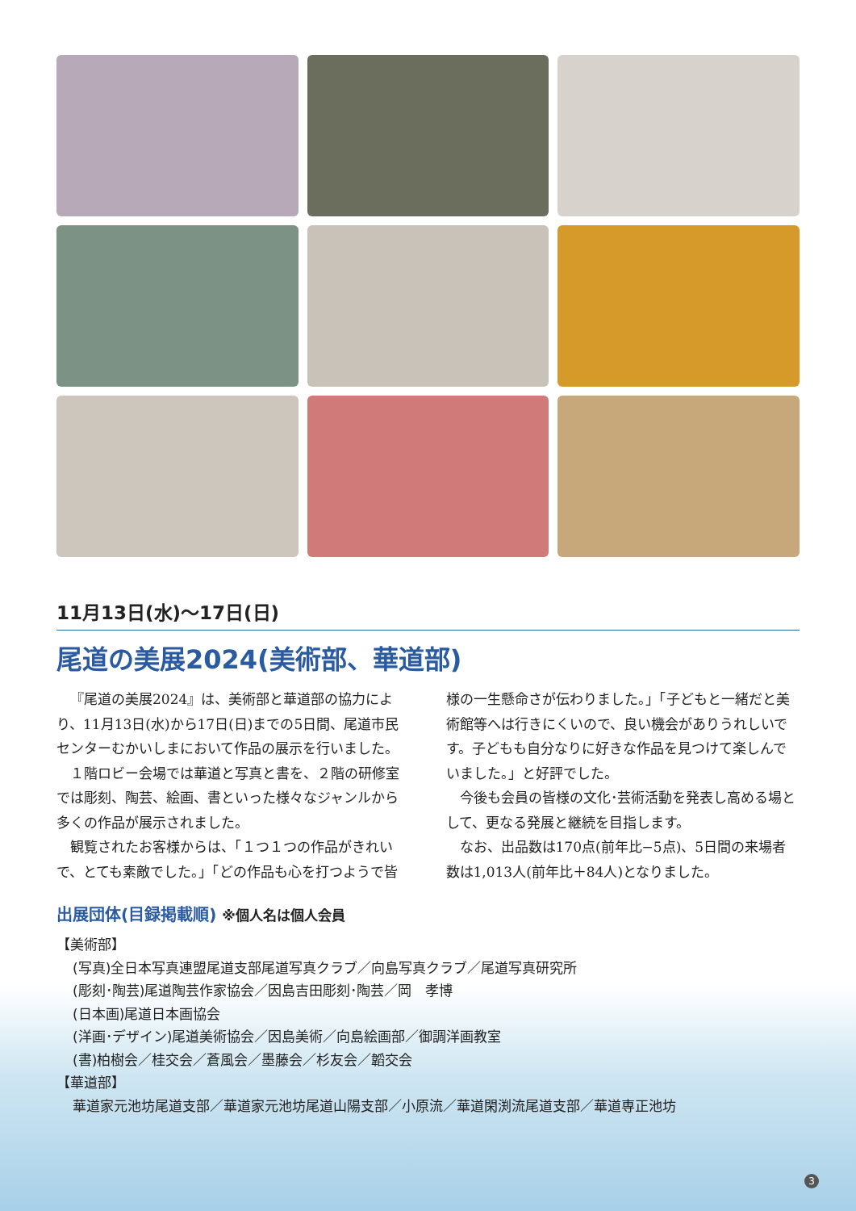11月13日(水)～17日(日)
尾道の美展2024(美術部、華道部)
『尾道の美展2024』は、美術部と華道部の協力により、11月13日(水)から17日(日)までの5日間、尾道市民センターむかいしまにおいて作品の展示を行いました。
１階ロビー会場では華道と写真と書を、２階の研修室では彫刻、陶芸、絵画、書といった様々なジャンルから多くの作品が展示されました。
観覧されたお客様からは、「１つ１つの作品がきれいで、とても素敵でした。」「どの作品も心を打つようで皆様の一生懸命さが伝わりました。」「子どもと一緒だと美術館等へは行きにくいので、良い機会がありうれしいです。子どもも自分なりに好きな作品を見つけて楽しんでいました。」と好評でした。
今後も会員の皆様の文化･芸術活動を発表し高める場として、更なる発展と継続を目指します。
なお、出品数は170点(前年比−5点)、5日間の来場者数は1,013人(前年比＋84人)となりました。
出展団体(目録掲載順) ※個人名は個人会員
【美術部】
(写真)全日本写真連盟尾道支部尾道写真クラブ／向島写真クラブ／尾道写真研究所
(彫刻･陶芸)尾道陶芸作家協会／因島吉田彫刻･陶芸／岡　孝博
(日本画)尾道日本画協会
(洋画･デザイン)尾道美術協会／因島美術／向島絵画部／御調洋画教室
(書)柏樹会／桂交会／蒼風会／墨藤会／杉友会／韜交会
【華道部】
華道家元池坊尾道支部／華道家元池坊尾道山陽支部／小原流／華道閑渕流尾道支部／華道専正池坊
3